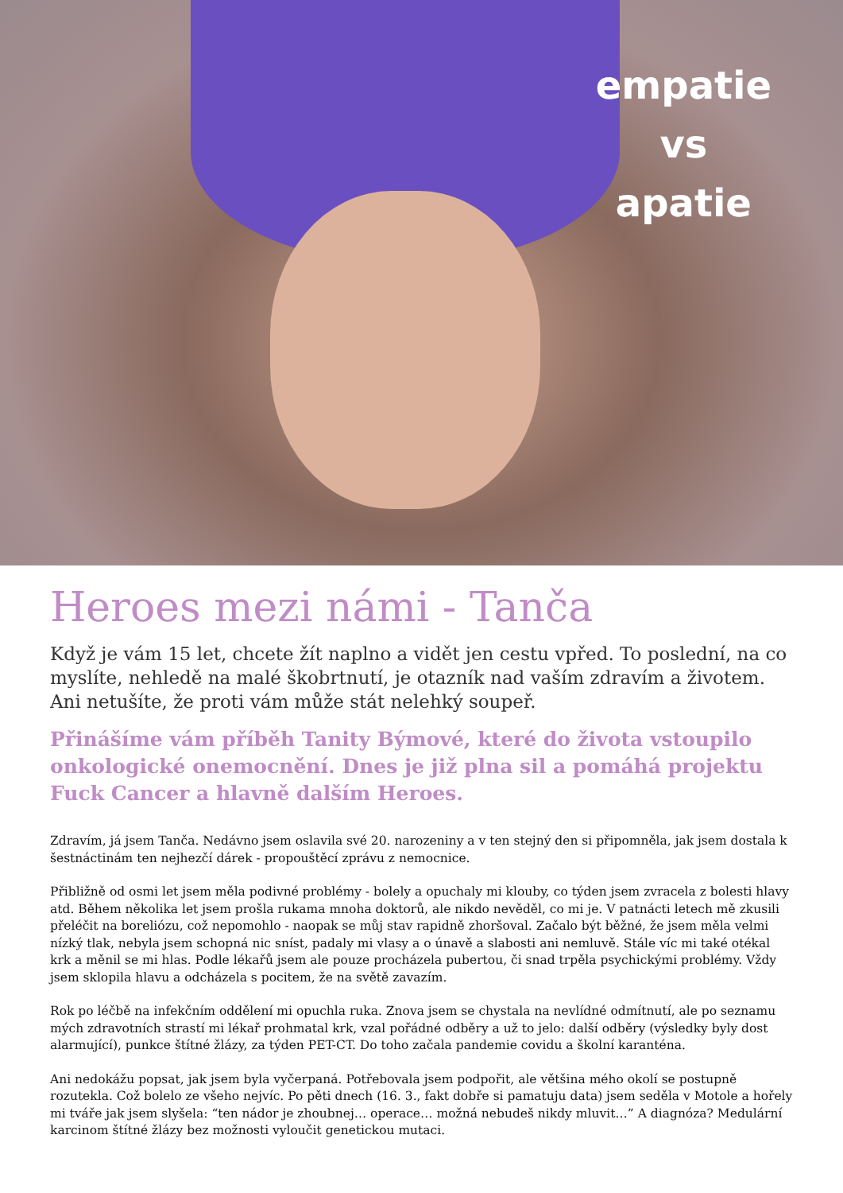empatie
vs
apatie
Heroes mezi námi - Tanča
Když je vám 15 let, chcete žít naplno a vidět jen cestu vpřed. To poslední, na co myslíte, nehledě na malé škobrtnutí, je otazník nad vaším zdravím a životem. Ani netušíte, že proti vám může stát nelehký soupeř.
Přinášíme vám příběh Tanity Býmové, které do života vstoupilo onkologické onemocnění. Dnes je již plna sil a pomáhá projektu Fuck Cancer a hlavně dalším Heroes.
Zdravím, já jsem Tanča. Nedávno jsem oslavila své 20. narozeniny a v ten stejný den si připomněla, jak jsem dostala k šestnáctinám ten nejhezčí dárek - propouštěcí zprávu z nemocnice.
Přibližně od osmi let jsem měla podivné problémy - bolely a opuchaly mi klouby, co týden jsem zvracela z bolesti hlavy atd. Během několika let jsem prošla rukama mnoha doktorů, ale nikdo nevěděl, co mi je. V patnácti letech mě zkusili přeléčit na boreliózu, což nepomohlo - naopak se můj stav rapidně zhoršoval. Začalo být běžné, že jsem měla velmi nízký tlak, nebyla jsem schopná nic sníst, padaly mi vlasy a o únavě a slabosti ani nemluvě. Stále víc mi také otékal krk a měnil se mi hlas. Podle lékařů jsem ale pouze procházela pubertou, či snad trpěla psychickými problémy. Vždy jsem sklopila hlavu a odcházela s pocitem, že na světě zavazím.
Rok po léčbě na infekčním oddělení mi opuchla ruka. Znova jsem se chystala na nevlídné odmítnutí, ale po seznamu mých zdravotních strastí mi lékař prohmatal krk, vzal pořádné odběry a už to jelo: další odběry (výsledky byly dost alarmující), punkce štítné žlázy, za týden PET-CT. Do toho začala pandemie covidu a školní karanténa.
Ani nedokážu popsat, jak jsem byla vyčerpaná. Potřebovala jsem podpořit, ale většina mého okolí se postupně rozutekla. Což bolelo ze všeho nejvíc. Po pěti dnech (16. 3., fakt dobře si pamatuju data) jsem seděla v Motole a hořely mi tváře jak jsem slyšela: “ten nádor je zhoubnej… operace… možná nebudeš nikdy mluvit…” A diagnóza? Medulární karcinom štítné žlázy bez možnosti vyloučit genetickou mutaci.